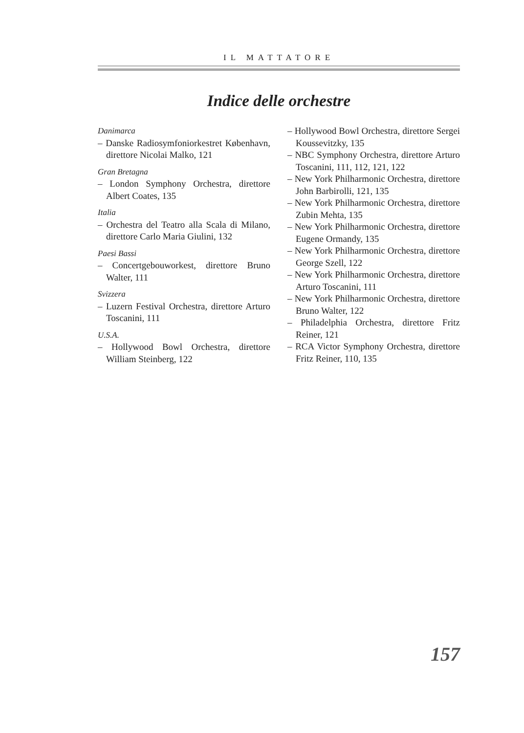IL MATTATORE
Indice delle orchestre
Danimarca
– Danske Radiosymfoniorkestret København, direttore Nicolai Malko, 121
Gran Bretagna
– London Symphony Orchestra, direttore Albert Coates, 135
Italia
– Orchestra del Teatro alla Scala di Milano, direttore Carlo Maria Giulini, 132
Paesi Bassi
– Concertgebouworkest, direttore Bruno Walter, 111
Svizzera
– Luzern Festival Orchestra, direttore Arturo Toscanini, 111
U.S.A.
– Hollywood Bowl Orchestra, direttore William Steinberg, 122
– Hollywood Bowl Orchestra, direttore Sergei Koussevitzky, 135
– NBC Symphony Orchestra, direttore Arturo Toscanini, 111, 112, 121, 122
– New York Philharmonic Orchestra, direttore John Barbirolli, 121, 135
– New York Philharmonic Orchestra, direttore Zubin Mehta, 135
– New York Philharmonic Orchestra, direttore Eugene Ormandy, 135
– New York Philharmonic Orchestra, direttore George Szell, 122
– New York Philharmonic Orchestra, direttore Arturo Toscanini, 111
– New York Philharmonic Orchestra, direttore Bruno Walter, 122
– Philadelphia Orchestra, direttore Fritz Reiner, 121
– RCA Victor Symphony Orchestra, direttore Fritz Reiner, 110, 135
157